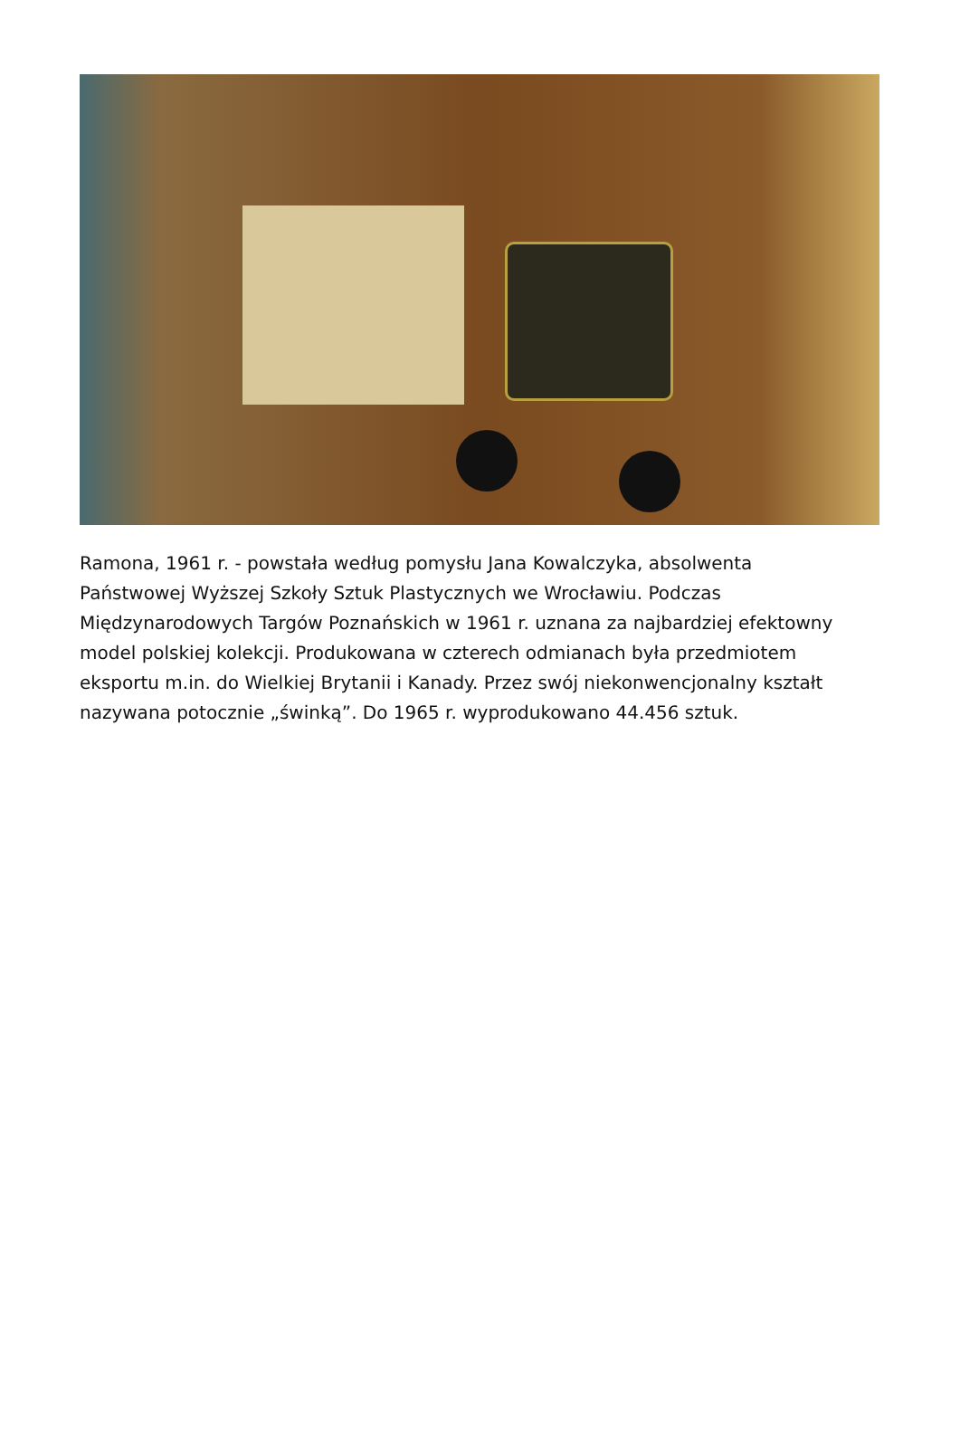Ramona, 1961 r. - powstała według pomysłu Jana Kowalczyka, absolwenta Państwowej Wyższej Szkoły Sztuk Plastycznych we Wrocławiu. Podczas Międzynarodowych Targów Poznańskich w 1961 r. uznana za najbardziej efektowny model polskiej kolekcji. Produkowana w czterech odmianach była przedmiotem eksportu m.in. do Wielkiej Brytanii i Kanady. Przez swój niekonwencjonalny kształt nazywana potocznie „świnką”. Do 1965 r. wyprodukowano 44.456 sztuk.